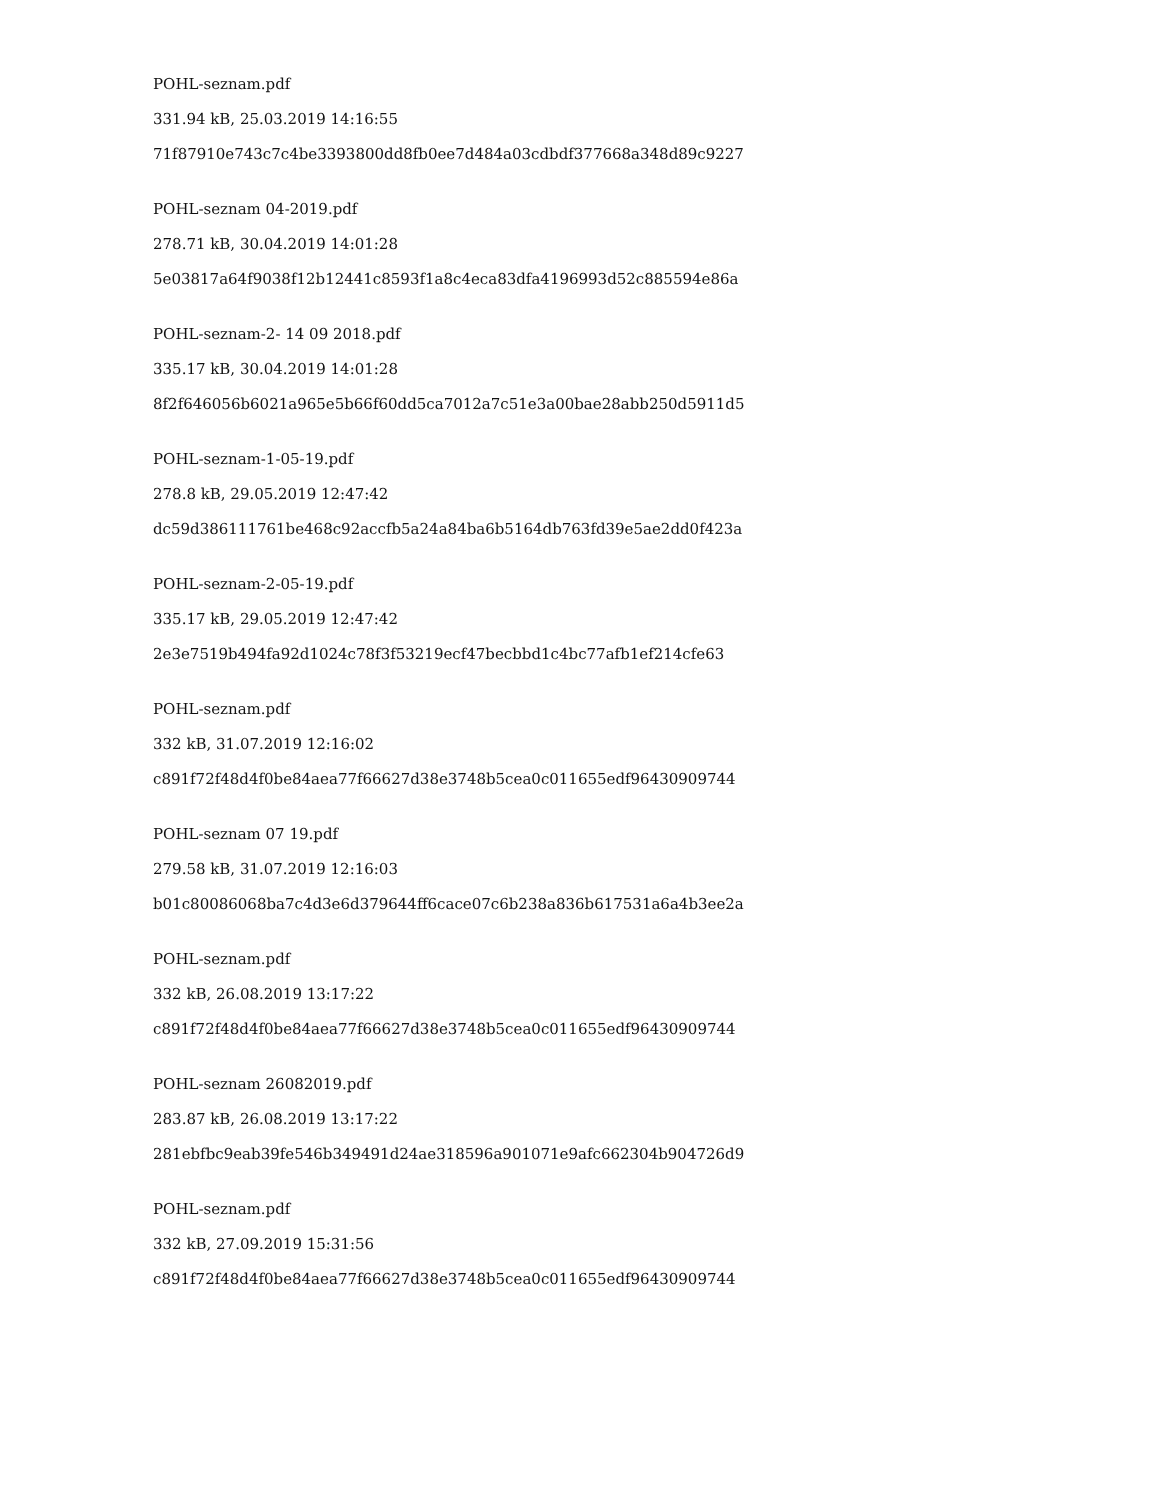POHL-seznam.pdf
331.94 kB, 25.03.2019 14:16:55
71f87910e743c7c4be3393800dd8fb0ee7d484a03cdbdf377668a348d89c9227
POHL-seznam 04-2019.pdf
278.71 kB, 30.04.2019 14:01:28
5e03817a64f9038f12b12441c8593f1a8c4eca83dfa4196993d52c885594e86a
POHL-seznam-2- 14 09 2018.pdf
335.17 kB, 30.04.2019 14:01:28
8f2f646056b6021a965e5b66f60dd5ca7012a7c51e3a00bae28abb250d5911d5
POHL-seznam-1-05-19.pdf
278.8 kB, 29.05.2019 12:47:42
dc59d386111761be468c92accfb5a24a84ba6b5164db763fd39e5ae2dd0f423a
POHL-seznam-2-05-19.pdf
335.17 kB, 29.05.2019 12:47:42
2e3e7519b494fa92d1024c78f3f53219ecf47becbbd1c4bc77afb1ef214cfe63
POHL-seznam.pdf
332 kB, 31.07.2019 12:16:02
c891f72f48d4f0be84aea77f66627d38e3748b5cea0c011655edf96430909744
POHL-seznam 07 19.pdf
279.58 kB, 31.07.2019 12:16:03
b01c80086068ba7c4d3e6d379644ff6cace07c6b238a836b617531a6a4b3ee2a
POHL-seznam.pdf
332 kB, 26.08.2019 13:17:22
c891f72f48d4f0be84aea77f66627d38e3748b5cea0c011655edf96430909744
POHL-seznam 26082019.pdf
283.87 kB, 26.08.2019 13:17:22
281ebfbc9eab39fe546b349491d24ae318596a901071e9afc662304b904726d9
POHL-seznam.pdf
332 kB, 27.09.2019 15:31:56
c891f72f48d4f0be84aea77f66627d38e3748b5cea0c011655edf96430909744